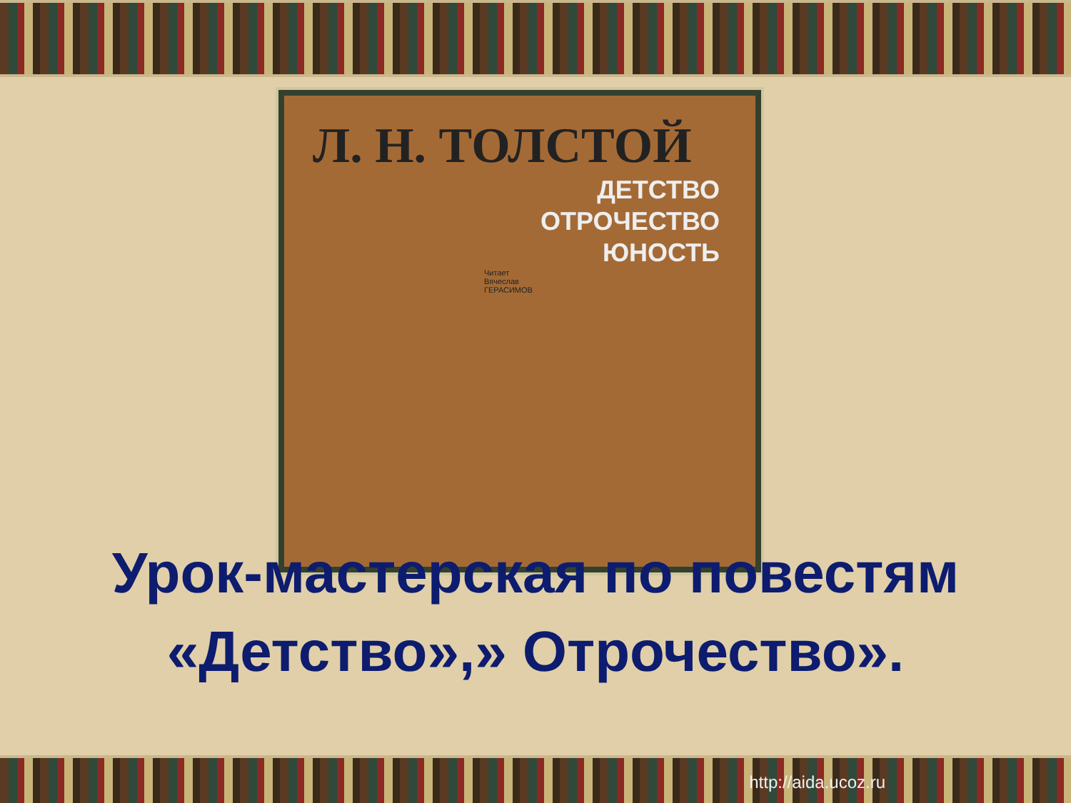Л. Н. ТОЛСТОЙ
ДЕТСТВО
ОТРОЧЕСТВО
ЮНОСТЬ
Читает
Вячеслав
ГЕРАСИМОВ
Урок-мастерская по повестям «Детство»,» Отрочество».
http://aida.ucoz.ru